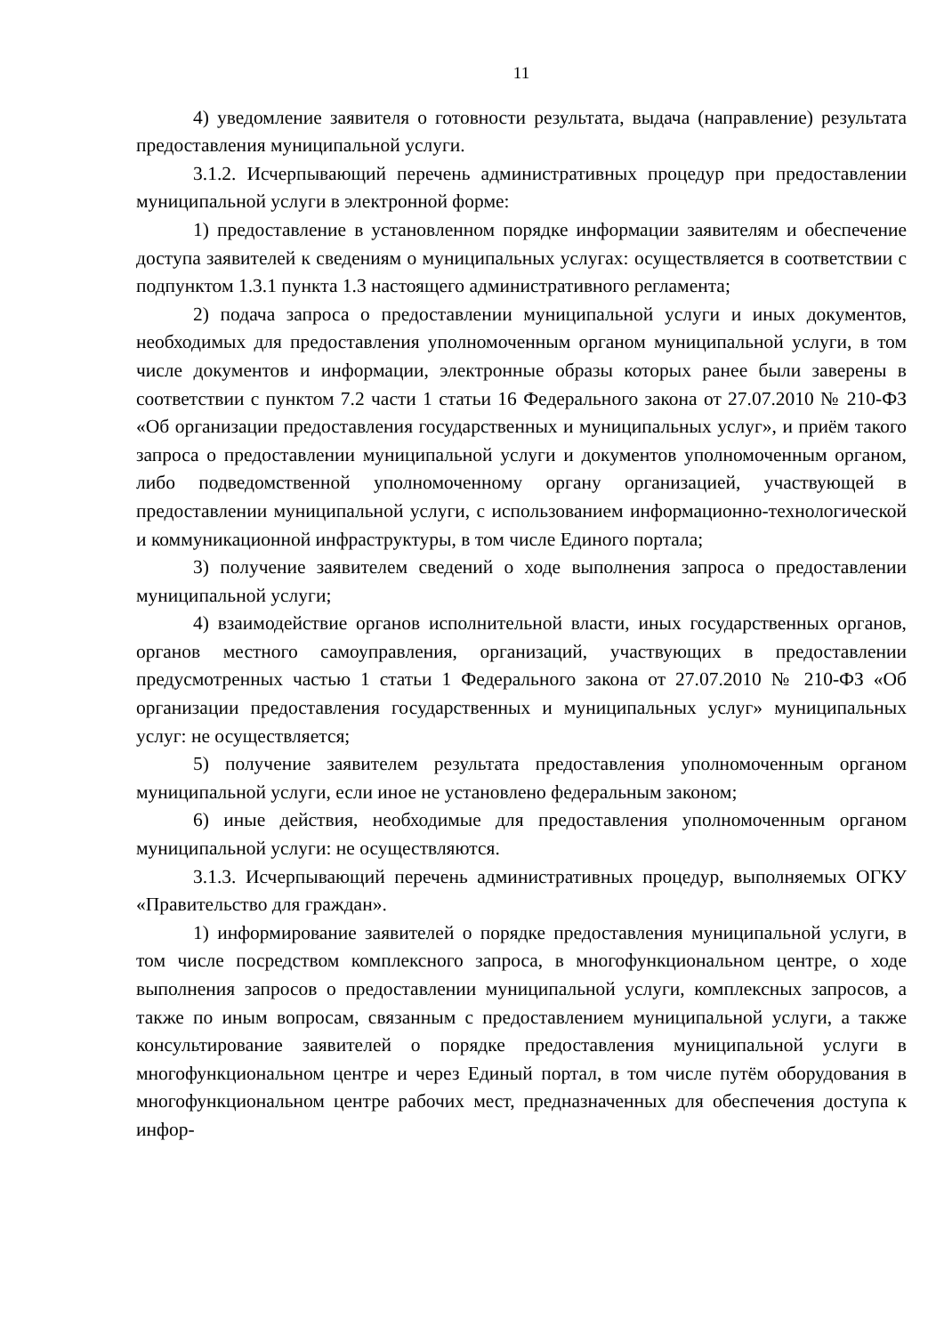11
4) уведомление заявителя о готовности результата, выдача (направление) результата предоставления муниципальной услуги.
3.1.2. Исчерпывающий перечень административных процедур при предоставлении муниципальной услуги в электронной форме:
1) предоставление в установленном порядке информации заявителям и обеспечение доступа заявителей к сведениям о муниципальных услугах: осуществляется в соответствии с подпунктом 1.3.1 пункта 1.3 настоящего административного регламента;
2) подача запроса о предоставлении муниципальной услуги и иных документов, необходимых для предоставления уполномоченным органом муниципальной услуги, в том числе документов и информации, электронные образы которых ранее были заверены в соответствии с пунктом 7.2 части 1 статьи 16 Федерального закона от 27.07.2010 № 210-ФЗ «Об организации предоставления государственных и муниципальных услуг», и приём такого запроса о предоставлении муниципальной услуги и документов уполномоченным органом, либо подведомственной уполномоченному органу организацией, участвующей в предоставлении муниципальной услуги, с использованием информационно-технологической и коммуникационной инфраструктуры, в том числе Единого портала;
3) получение заявителем сведений о ходе выполнения запроса о предоставлении муниципальной услуги;
4) взаимодействие органов исполнительной власти, иных государственных органов, органов местного самоуправления, организаций, участвующих в предоставлении предусмотренных частью 1 статьи 1 Федерального закона от 27.07.2010 № 210-ФЗ «Об организации предоставления государственных и муниципальных услуг» муниципальных услуг: не осуществляется;
5) получение заявителем результата предоставления уполномоченным органом муниципальной услуги, если иное не установлено федеральным законом;
6) иные действия, необходимые для предоставления уполномоченным органом муниципальной услуги: не осуществляются.
3.1.3. Исчерпывающий перечень административных процедур, выполняемых ОГКУ «Правительство для граждан».
1) информирование заявителей о порядке предоставления муниципальной услуги, в том числе посредством комплексного запроса, в многофункциональном центре, о ходе выполнения запросов о предоставлении муниципальной услуги, комплексных запросов, а также по иным вопросам, связанным с предоставлением муниципальной услуги, а также консультирование заявителей о порядке предоставления муниципальной услуги в многофункциональном центре и через Единый портал, в том числе путём оборудования в многофункциональном центре рабочих мест, предназначенных для обеспечения доступа к инфор-